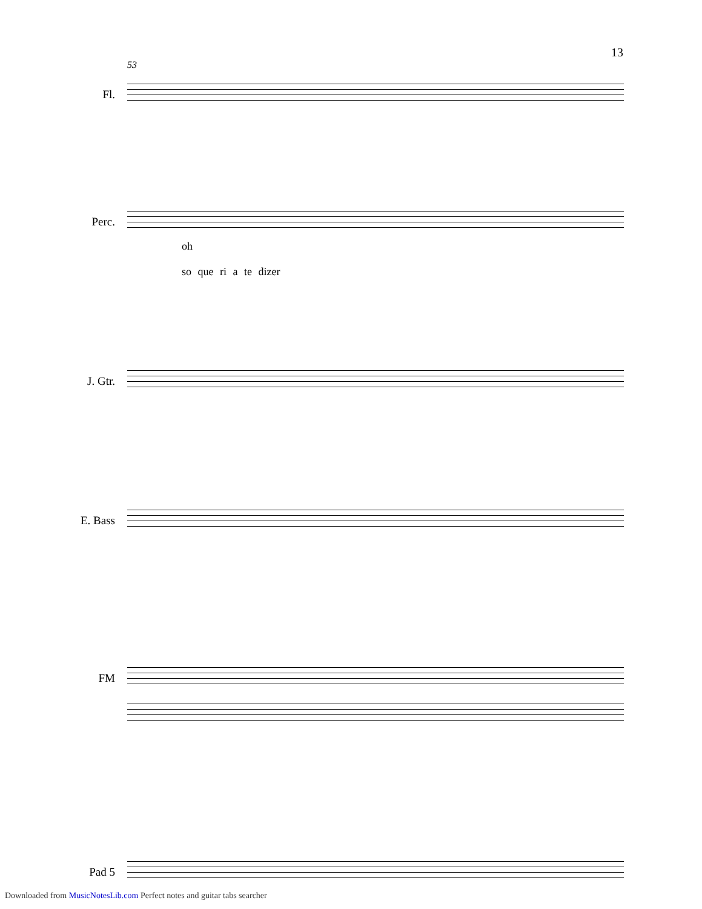13
53
Fl.
Perc.
oh so que ri a te dizer
J. Gtr.
E. Bass
FM
Pad 5
Downloaded from MusicNotesLib.com Perfect notes and guitar tabs searcher